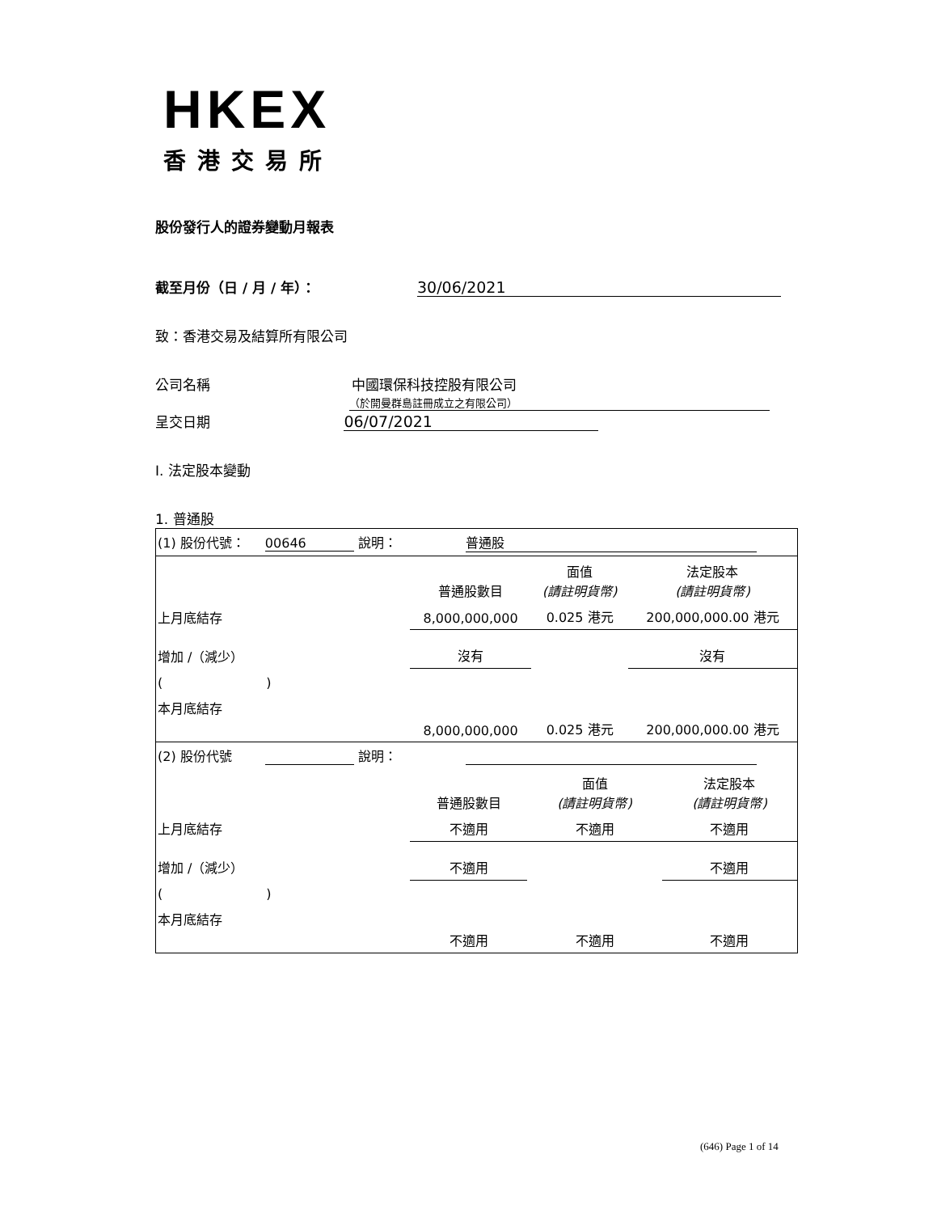HKEX
香港交易所
股份發行人的證券變動月報表
截至月份（日 / 月 / 年）： 30/06/2021
致：香港交易及結算所有限公司
公司名稱 中國環保科技控股有限公司
（於開曼群島註冊成立之有限公司）
呈交日期 06/07/2021
I. 法定股本變動
1. 普通股
| (1) 股份代號： 00646 說明： 普通股 |
| | 普通股數目 | 面值 (請註明貨幣) | 法定股本 (請註明貨幣) |
| 上月底結存 | 8,000,000,000 | 0.025 港元 | 200,000,000.00 港元 |
| 增加 /（減少） | 沒有 | | 沒有 |
| ( ) | | | |
| 本月底結存 | 8,000,000,000 | 0.025 港元 | 200,000,000.00 港元 |
| (2) 股份代號 說明： | | | |
| | 普通股數目 | 面值 (請註明貨幣) | 法定股本 (請註明貨幣) |
| 上月底結存 | 不適用 | 不適用 | 不適用 |
| 增加 /（減少） | 不適用 | | 不適用 |
| ( ) | | | |
| 本月底結存 | 不適用 | 不適用 | 不適用 |
(646) Page 1 of 14